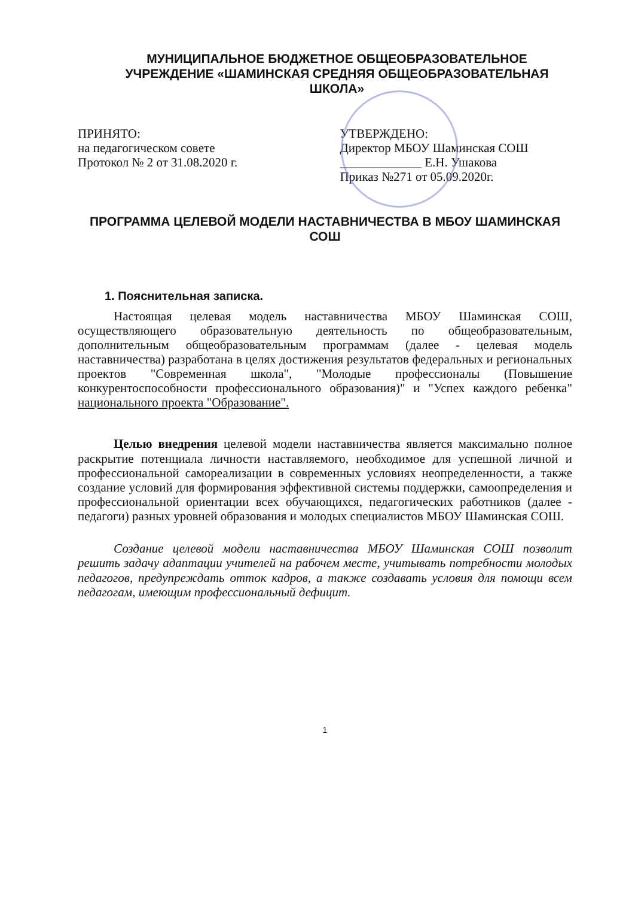МУНИЦИПАЛЬНОЕ БЮДЖЕТНОЕ ОБЩЕОБРАЗОВАТЕЛЬНОЕ УЧРЕЖДЕНИЕ «ШАМИНСКАЯ СРЕДНЯЯ ОБЩЕОБРАЗОВАТЕЛЬНАЯ ШКОЛА»
ПРИНЯТО:
на педагогическом совете
Протокол № 2 от 31.08.2020 г.
УТВЕРЖДЕНО:
Директор МБОУ Шаминская СОШ
_____________ Е.Н. Ушакова
Приказ №271 от 05.09.2020г.
ПРОГРАММА ЦЕЛЕВОЙ МОДЕЛИ НАСТАВНИЧЕСТВА В МБОУ ШАМИНСКАЯ СОШ
1. Пояснительная записка.
Настоящая целевая модель наставничества МБОУ Шаминская СОШ, осуществляющего образовательную деятельность по общеобразовательным, дополнительным общеобразовательным программам (далее - целевая модель наставничества) разработана в целях достижения результатов федеральных и региональных проектов "Современная школа", "Молодые профессионалы (Повышение конкурентоспособности профессионального образования)" и "Успех каждого ребенка" национального проекта "Образование".
Целью внедрения целевой модели наставничества является максимально полное раскрытие потенциала личности наставляемого, необходимое для успешной личной и профессиональной самореализации в современных условиях неопределенности, а также создание условий для формирования эффективной системы поддержки, самоопределения и профессиональной ориентации всех обучающихся, педагогических работников (далее - педагоги) разных уровней образования и молодых специалистов МБОУ Шаминская СОШ.
Создание целевой модели наставничества МБОУ Шаминская СОШ позволит решить задачу адаптации учителей на рабочем месте, учитывать потребности молодых педагогов, предупреждать отток кадров, а также создавать условия для помощи всем педагогам, имеющим профессиональный дефицит.
1